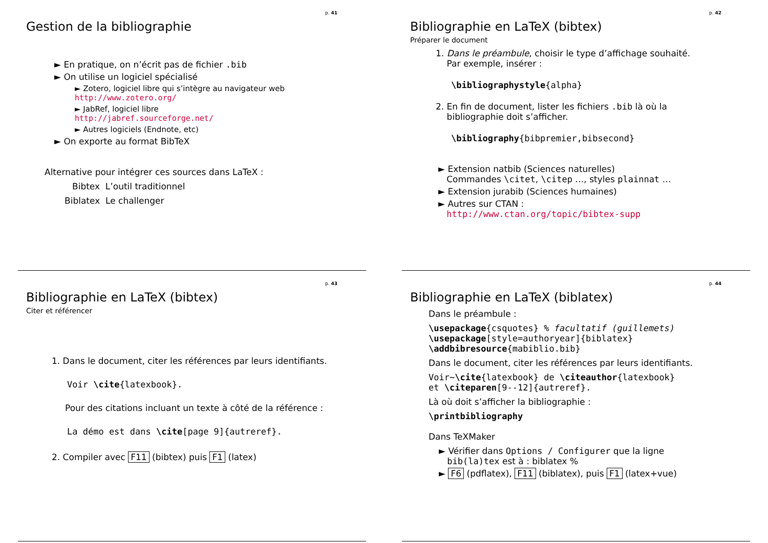p. 41
Gestion de la bibliographie
► En pratique, on n’écrit pas de fichier .bib
► On utilise un logiciel spécialisé
► Zotero, logiciel libre qui s’intègre au navigateur web
http://www.zotero.org/
► JabRef, logiciel libre
http://jabref.sourceforge.net/
► Autres logiciels (Endnote, etc)
► On exporte au format BibTeX
Alternative pour intégrer ces sources dans LaTeX :
Bibtex L’outil traditionnel
Biblatex Le challenger
p. 42
Bibliographie en LaTeX (bibtex)
Préparer le document
1. Dans le préambule, choisir le type d’affichage souhaité.
Par exemple, insérer :
\bibliographystyle{alpha}
2. En fin de document, lister les fichiers .bib là où la
bibliographie doit s’afficher.
\bibliography{bibpremier,bibsecond}
► Extension natbib (Sciences naturelles)
Commandes \citet, \citep …, styles plainnat …
► Extension jurabib (Sciences humaines)
► Autres sur CTAN :
http://www.ctan.org/topic/bibtex-supp
p. 43
Bibliographie en LaTeX (bibtex)
Citer et référencer
1. Dans le document, citer les références par leurs identifiants.
Voir \cite{latexbook}.
Pour des citations incluant un texte à côté de la référence :
La démo est dans \cite[page 9]{autreref}.
2. Compiler avec F11 (bibtex) puis F1 (latex)
p. 44
Bibliographie en LaTeX (biblatex)
Dans le préambule :
\usepackage{csquotes} % facultatif (guillemets)
\usepackage[style=authoryear]{biblatex}
\addbibresource{mabiblio.bib}
Dans le document, citer les références par leurs identifiants.
Voir~\cite{latexbook} de \citeauthor{latexbook}
et \citeparen[9--12]{autreref}.
Là où doit s’afficher la bibliographie :
\printbibliography
Dans TeXMaker
► Vérifier dans Options / Configurer que la ligne
bib(la)tex est à : biblatex %
► F6 (pdflatex), F11 (biblatex), puis F1 (latex+vue)